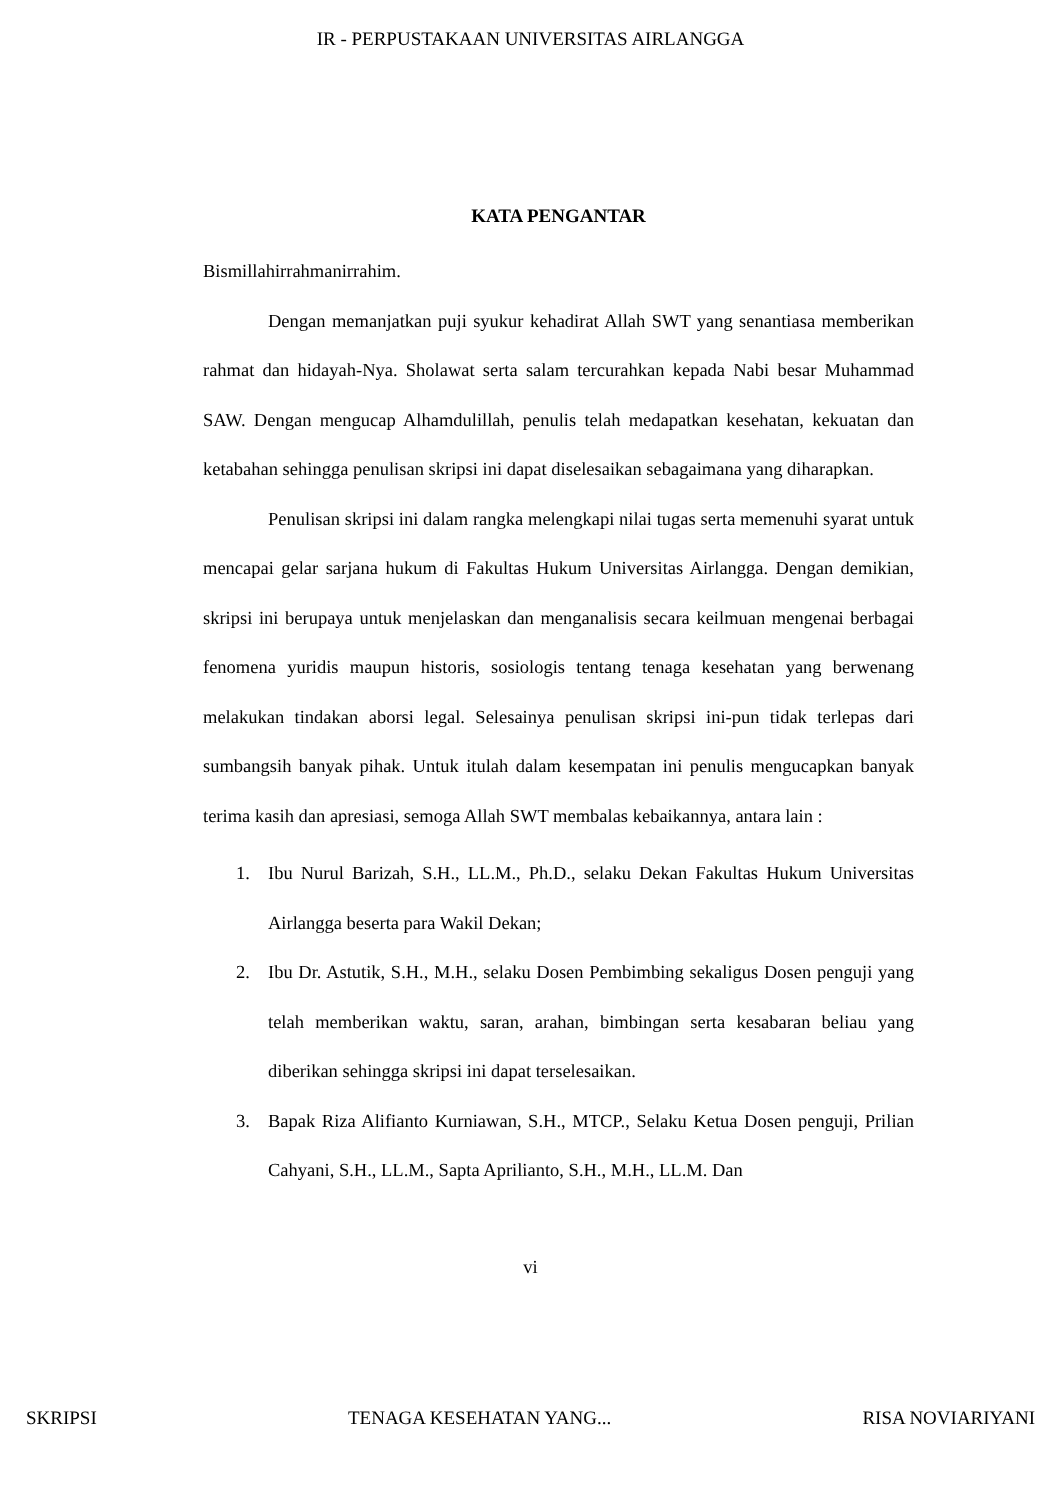IR - PERPUSTAKAAN UNIVERSITAS AIRLANGGA
KATA PENGANTAR
Bismillahirrahmanirrahim.
Dengan memanjatkan puji syukur kehadirat Allah SWT yang senantiasa memberikan rahmat dan hidayah-Nya. Sholawat serta salam tercurahkan kepada Nabi besar Muhammad SAW. Dengan mengucap Alhamdulillah, penulis telah medapatkan kesehatan, kekuatan dan ketabahan sehingga penulisan skripsi ini dapat diselesaikan sebagaimana yang diharapkan.
Penulisan skripsi ini dalam rangka melengkapi nilai tugas serta memenuhi syarat untuk mencapai gelar sarjana hukum di Fakultas Hukum Universitas Airlangga. Dengan demikian, skripsi ini berupaya untuk menjelaskan dan menganalisis secara keilmuan mengenai berbagai fenomena yuridis maupun historis, sosiologis tentang tenaga kesehatan yang berwenang melakukan tindakan aborsi legal. Selesainya penulisan skripsi ini-pun tidak terlepas dari sumbangsih banyak pihak. Untuk itulah dalam kesempatan ini penulis mengucapkan banyak terima kasih dan apresiasi, semoga Allah SWT membalas kebaikannya, antara lain :
1. Ibu Nurul Barizah, S.H., LL.M., Ph.D., selaku Dekan Fakultas Hukum Universitas Airlangga beserta para Wakil Dekan;
2. Ibu Dr. Astutik, S.H., M.H., selaku Dosen Pembimbing sekaligus Dosen penguji yang telah memberikan waktu, saran, arahan, bimbingan serta kesabaran beliau yang diberikan sehingga skripsi ini dapat terselesaikan.
3. Bapak Riza Alifianto Kurniawan, S.H., MTCP., Selaku Ketua Dosen penguji, Prilian Cahyani, S.H., LL.M., Sapta Aprilianto, S.H., M.H., LL.M. Dan
vi
SKRIPSI TENAGA KESEHATAN YANG... RISA NOVIARIYANI